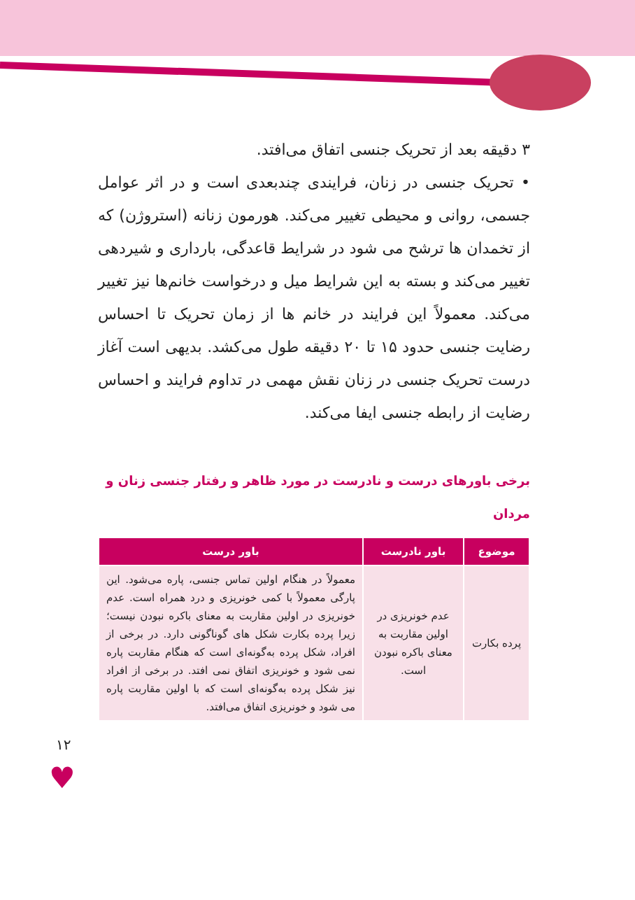۳ دقیقه بعد از تحریک جنسی اتفاق می‌افتد.
• تحریک جنسی در زنان، فرایندی چندبعدی است و در اثر عوامل جسمی، روانی و محیطی تغییر می‌کند. هورمون زنانه (استروژن) که از تخمدان ها ترشح می شود در شرایط قاعدگی، بارداری و شیردهی تغییر می‌کند و بسته به این شرایط میل و درخواست خانم‌ها نیز تغییر می‌کند. معمولاً این فرایند در خانم ها از زمان تحریک تا احساس رضایت جنسی حدود ۱۵ تا ۲۰ دقیقه طول می‌کشد. بدیهی است آغاز درست تحریک جنسی در زنان نقش مهمی در تداوم فرایند و احساس رضایت از رابطه جنسی ایفا می‌کند.
برخی باورهای درست و نادرست در مورد ظاهر و رفتار جنسی زنان و مردان
| موضوع | باور نادرست | باور درست |
| --- | --- | --- |
| پرده بکارت | عدم خونریزی در اولین مقاربت به معنای باکره نبودن است. | معمولاً در هنگام اولین تماس جنسی، پاره می‌شود. این پارگی معمولاً با کمی خونریزی و درد همراه است. عدم خونریزی در اولین مقاربت به معنای باکره نبودن نیست؛ زیرا پرده بکارت شکل های گوناگونی دارد. در برخی از افراد، شکل پرده به‌گونه‌ای است که هنگام مقاربت پاره نمی شود و خونریزی اتفاق نمی افتد. در برخی از افراد نیز شکل پرده به‌گونه‌ای است که با اولین مقاربت پاره می شود و خونریزی اتفاق می‌افتد. |
۱۲
♥